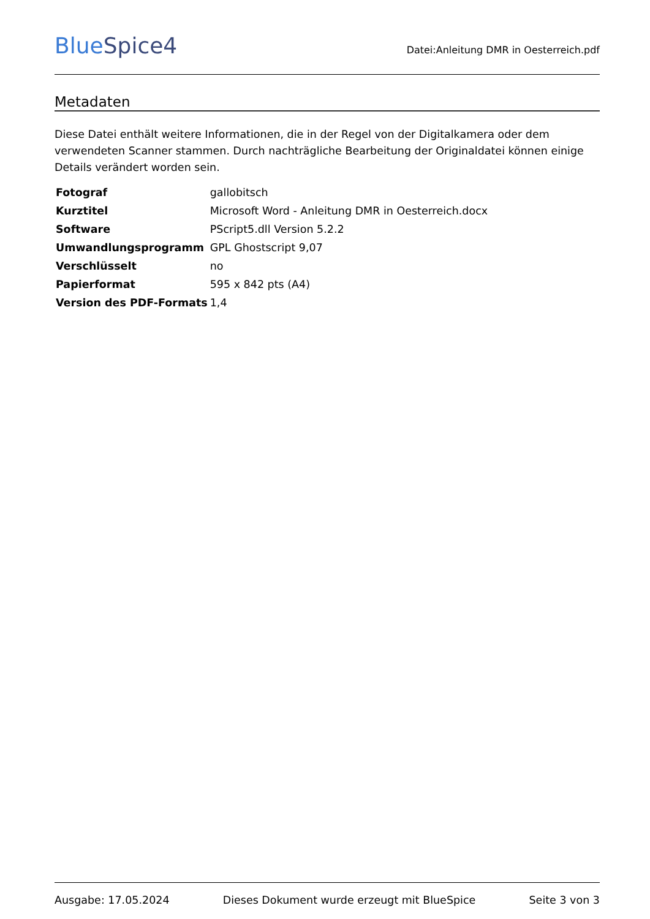BlueSpice4
Datei:Anleitung DMR in Oesterreich.pdf
Metadaten
Diese Datei enthält weitere Informationen, die in der Regel von der Digitalkamera oder dem verwendeten Scanner stammen. Durch nachträgliche Bearbeitung der Originaldatei können einige Details verändert worden sein.
| Fotograf | gallobitsch |
| Kurztitel | Microsoft Word - Anleitung DMR in Oesterreich.docx |
| Software | PScript5.dll Version 5.2.2 |
| Umwandlungsprogramm | GPL Ghostscript 9,07 |
| Verschlüsselt | no |
| Papierformat | 595 x 842 pts (A4) |
| Version des PDF-Formats | 1,4 |
Ausgabe: 17.05.2024 Dieses Dokument wurde erzeugt mit BlueSpice Seite 3 von 3